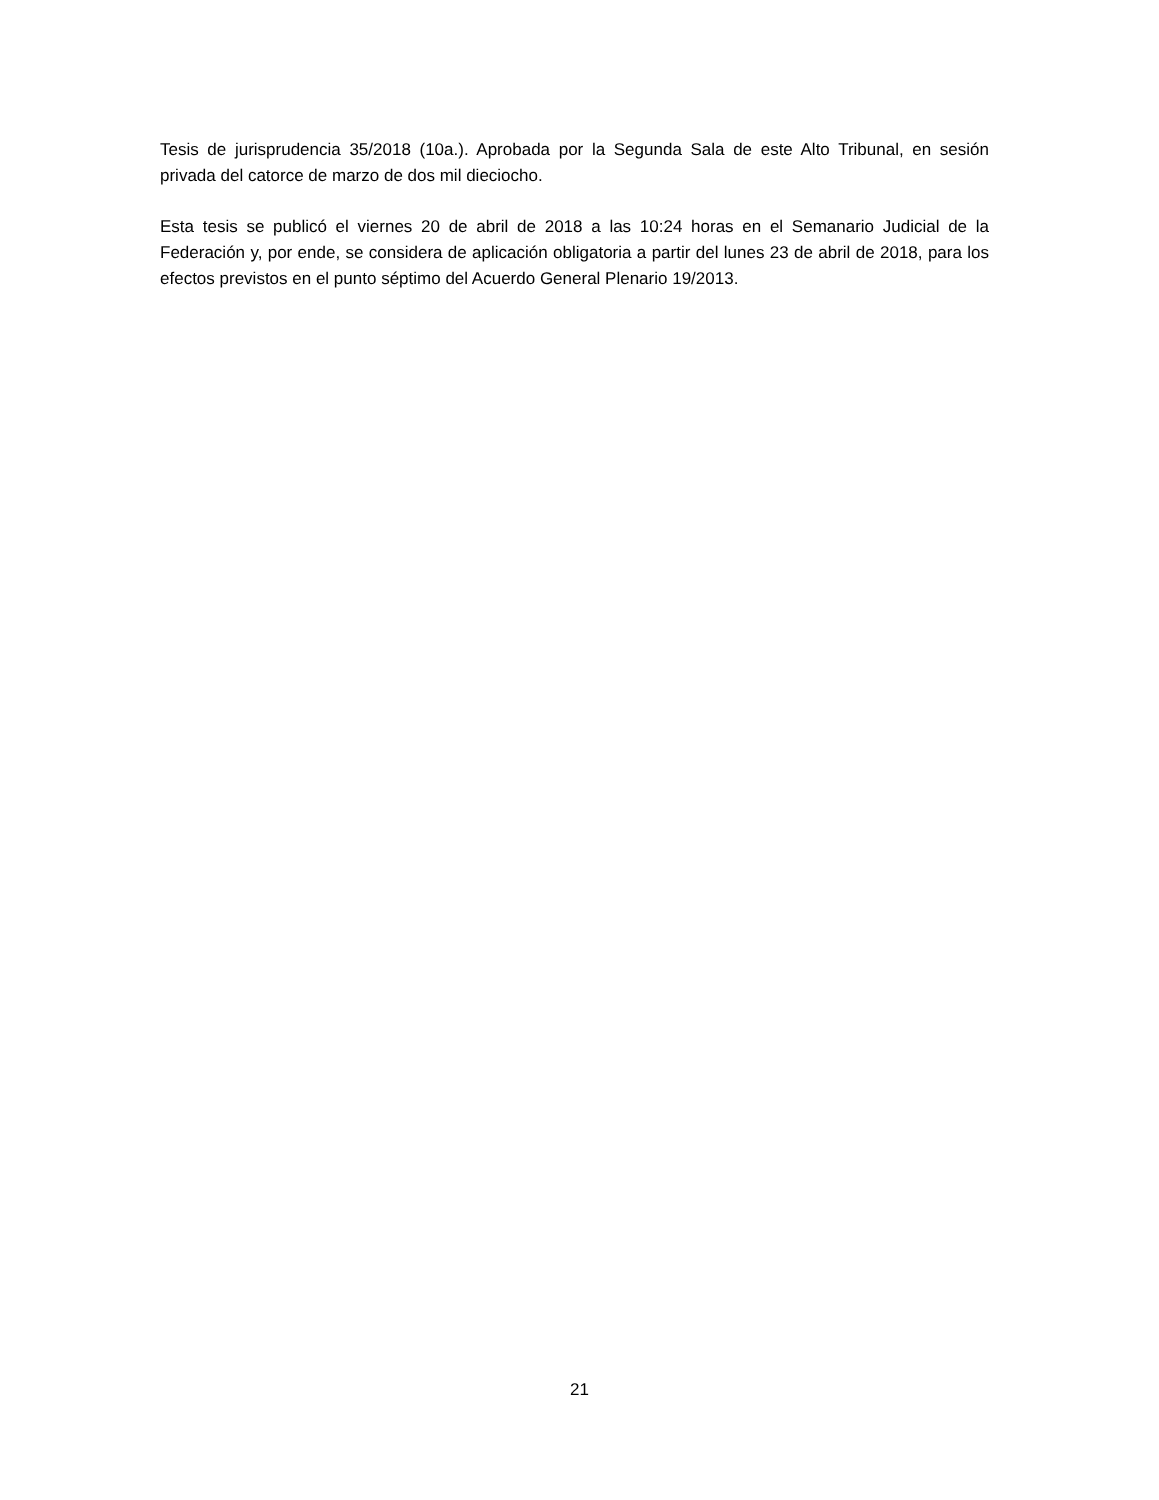Tesis de jurisprudencia 35/2018 (10a.). Aprobada por la Segunda Sala de este Alto Tribunal, en sesión privada del catorce de marzo de dos mil dieciocho.
Esta tesis se publicó el viernes 20 de abril de 2018 a las 10:24 horas en el Semanario Judicial de la Federación y, por ende, se considera de aplicación obligatoria a partir del lunes 23 de abril de 2018, para los efectos previstos en el punto séptimo del Acuerdo General Plenario 19/2013.
21